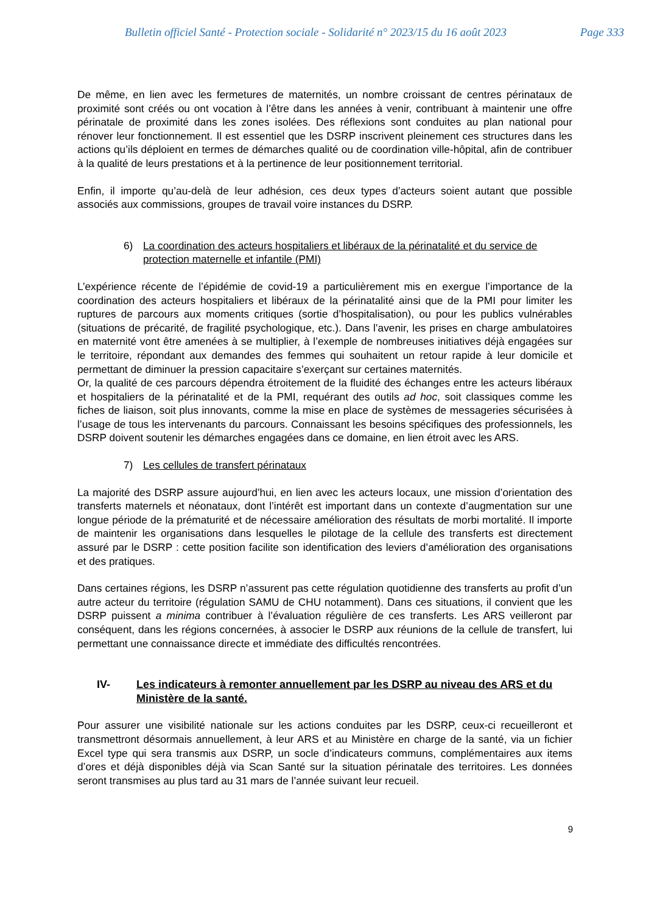Bulletin officiel Santé - Protection sociale - Solidarité n° 2023/15 du 16 août 2023 Page 333
De même, en lien avec les fermetures de maternités, un nombre croissant de centres périnataux de proximité sont créés ou ont vocation à l’être dans les années à venir, contribuant à maintenir une offre périnatale de proximité dans les zones isolées. Des réflexions sont conduites au plan national pour rénover leur fonctionnement. Il est essentiel que les DSRP inscrivent pleinement ces structures dans les actions qu’ils déploient en termes de démarches qualité ou de coordination ville-hôpital, afin de contribuer à la qualité de leurs prestations et à la pertinence de leur positionnement territorial.
Enfin, il importe qu’au-delà de leur adhésion, ces deux types d’acteurs soient autant que possible associés aux commissions, groupes de travail voire instances du DSRP.
6) La coordination des acteurs hospitaliers et libéraux de la périnatalité et du service de protection maternelle et infantile (PMI)
L’expérience récente de l’épidémie de covid-19 a particulièrement mis en exergue l’importance de la coordination des acteurs hospitaliers et libéraux de la périnatalité ainsi que de la PMI pour limiter les ruptures de parcours aux moments critiques (sortie d’hospitalisation), ou pour les publics vulnérables (situations de précarité, de fragilité psychologique, etc.). Dans l’avenir, les prises en charge ambulatoires en maternité vont être amenées à se multiplier, à l’exemple de nombreuses initiatives déjà engagées sur le territoire, répondant aux demandes des femmes qui souhaitent un retour rapide à leur domicile et permettant de diminuer la pression capacitaire s’exerçant sur certaines maternités.
Or, la qualité de ces parcours dépendra étroitement de la fluidité des échanges entre les acteurs libéraux et hospitaliers de la périnatalité et de la PMI, requérant des outils ad hoc, soit classiques comme les fiches de liaison, soit plus innovants, comme la mise en place de systèmes de messageries sécurisées à l’usage de tous les intervenants du parcours. Connaissant les besoins spécifiques des professionnels, les DSRP doivent soutenir les démarches engagées dans ce domaine, en lien étroit avec les ARS.
7) Les cellules de transfert périnataux
La majorité des DSRP assure aujourd’hui, en lien avec les acteurs locaux, une mission d’orientation des transferts maternels et néonataux, dont l’intérêt est important dans un contexte d’augmentation sur une longue période de la prématurité et de nécessaire amélioration des résultats de morbi mortalité. Il importe de maintenir les organisations dans lesquelles le pilotage de la cellule des transferts est directement assuré par le DSRP : cette position facilite son identification des leviers d’amélioration des organisations et des pratiques.
Dans certaines régions, les DSRP n’assurent pas cette régulation quotidienne des transferts au profit d’un autre acteur du territoire (régulation SAMU de CHU notamment). Dans ces situations, il convient que les DSRP puissent a minima contribuer à l’évaluation régulière de ces transferts. Les ARS veilleront par conséquent, dans les régions concernées, à associer le DSRP aux réunions de la cellule de transfert, lui permettant une connaissance directe et immédiate des difficultés rencontrées.
IV- Les indicateurs à remonter annuellement par les DSRP au niveau des ARS et du Ministère de la santé.
Pour assurer une visibilité nationale sur les actions conduites par les DSRP, ceux-ci recueilleront et transmettront désormais annuellement, à leur ARS et au Ministère en charge de la santé, via un fichier Excel type qui sera transmis aux DSRP, un socle d’indicateurs communs, complémentaires aux items d’ores et déjà disponibles déjà via Scan Santé sur la situation périnatale des territoires. Les données seront transmises au plus tard au 31 mars de l’année suivant leur recueil.
9